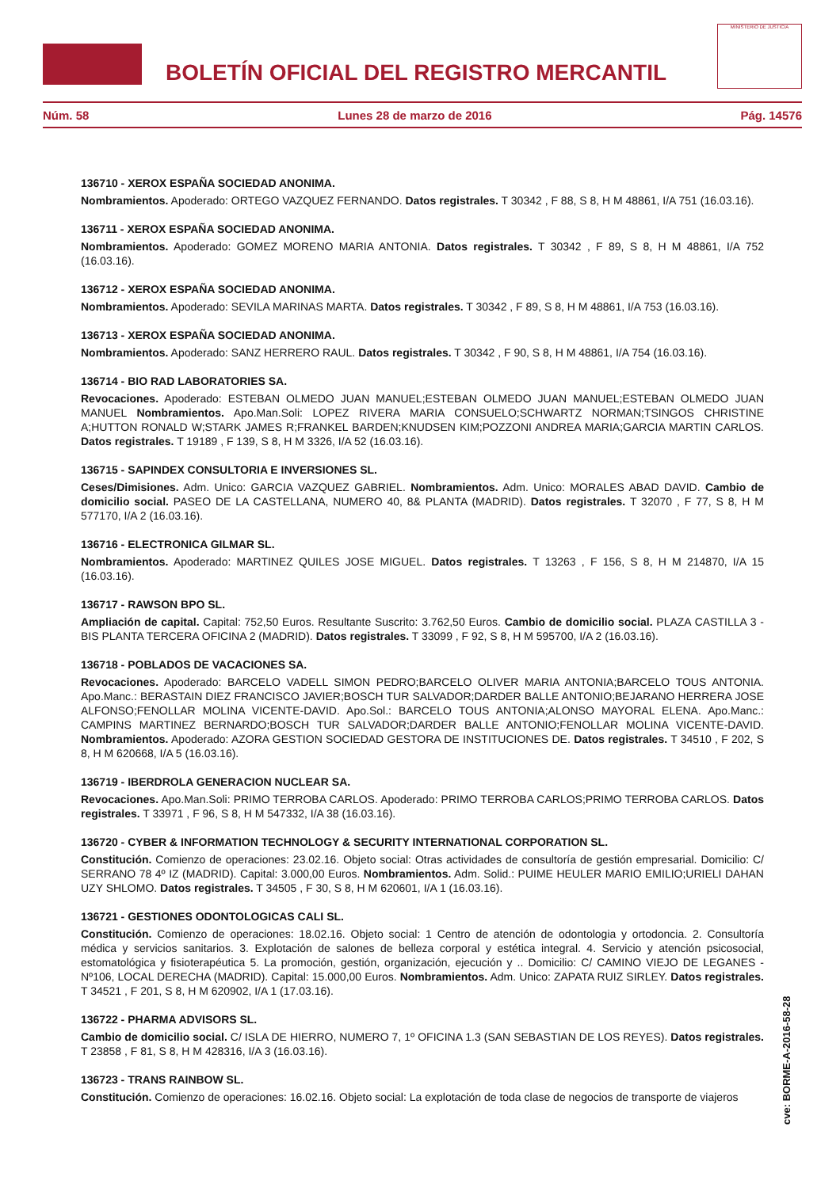BOLETÍN OFICIAL DEL REGISTRO MERCANTIL
MINISTERIO DE JUSTICIA
Núm. 58 Lunes 28 de marzo de 2016 Pág. 14576
136710 - XEROX ESPAÑA SOCIEDAD ANONIMA.
Nombramientos. Apoderado: ORTEGO VAZQUEZ FERNANDO. Datos registrales. T 30342 , F 88, S 8, H M 48861, I/A 751 (16.03.16).
136711 - XEROX ESPAÑA SOCIEDAD ANONIMA.
Nombramientos. Apoderado: GOMEZ MORENO MARIA ANTONIA. Datos registrales. T 30342 , F 89, S 8, H M 48861, I/A 752 (16.03.16).
136712 - XEROX ESPAÑA SOCIEDAD ANONIMA.
Nombramientos. Apoderado: SEVILA MARINAS MARTA. Datos registrales. T 30342 , F 89, S 8, H M 48861, I/A 753 (16.03.16).
136713 - XEROX ESPAÑA SOCIEDAD ANONIMA.
Nombramientos. Apoderado: SANZ HERRERO RAUL. Datos registrales. T 30342 , F 90, S 8, H M 48861, I/A 754 (16.03.16).
136714 - BIO RAD LABORATORIES SA.
Revocaciones. Apoderado: ESTEBAN OLMEDO JUAN MANUEL;ESTEBAN OLMEDO JUAN MANUEL;ESTEBAN OLMEDO JUAN MANUEL Nombramientos. Apo.Man.Soli: LOPEZ RIVERA MARIA CONSUELO;SCHWARTZ NORMAN;TSINGOS CHRISTINE A;HUTTON RONALD W;STARK JAMES R;FRANKEL BARDEN;KNUDSEN KIM;POZZONI ANDREA MARIA;GARCIA MARTIN CARLOS. Datos registrales. T 19189 , F 139, S 8, H M 3326, I/A 52 (16.03.16).
136715 - SAPINDEX CONSULTORIA E INVERSIONES SL.
Ceses/Dimisiones. Adm. Unico: GARCIA VAZQUEZ GABRIEL. Nombramientos. Adm. Unico: MORALES ABAD DAVID. Cambio de domicilio social. PASEO DE LA CASTELLANA, NUMERO 40, 8& PLANTA (MADRID). Datos registrales. T 32070 , F 77, S 8, H M 577170, I/A 2 (16.03.16).
136716 - ELECTRONICA GILMAR SL.
Nombramientos. Apoderado: MARTINEZ QUILES JOSE MIGUEL. Datos registrales. T 13263 , F 156, S 8, H M 214870, I/A 15 (16.03.16).
136717 - RAWSON BPO SL.
Ampliación de capital. Capital: 752,50 Euros. Resultante Suscrito: 3.762,50 Euros. Cambio de domicilio social. PLAZA CASTILLA 3 - BIS PLANTA TERCERA OFICINA 2 (MADRID). Datos registrales. T 33099 , F 92, S 8, H M 595700, I/A 2 (16.03.16).
136718 - POBLADOS DE VACACIONES SA.
Revocaciones. Apoderado: BARCELO VADELL SIMON PEDRO;BARCELO OLIVER MARIA ANTONIA;BARCELO TOUS ANTONIA. Apo.Manc.: BERASTAIN DIEZ FRANCISCO JAVIER;BOSCH TUR SALVADOR;DARDER BALLE ANTONIO;BEJARANO HERRERA JOSE ALFONSO;FENOLLAR MOLINA VICENTE-DAVID. Apo.Sol.: BARCELO TOUS ANTONIA;ALONSO MAYORAL ELENA. Apo.Manc.: CAMPINS MARTINEZ BERNARDO;BOSCH TUR SALVADOR;DARDER BALLE ANTONIO;FENOLLAR MOLINA VICENTE-DAVID. Nombramientos. Apoderado: AZORA GESTION SOCIEDAD GESTORA DE INSTITUCIONES DE. Datos registrales. T 34510 , F 202, S 8, H M 620668, I/A 5 (16.03.16).
136719 - IBERDROLA GENERACION NUCLEAR SA.
Revocaciones. Apo.Man.Soli: PRIMO TERROBA CARLOS. Apoderado: PRIMO TERROBA CARLOS;PRIMO TERROBA CARLOS. Datos registrales. T 33971 , F 96, S 8, H M 547332, I/A 38 (16.03.16).
136720 - CYBER & INFORMATION TECHNOLOGY & SECURITY INTERNATIONAL CORPORATION SL.
Constitución. Comienzo de operaciones: 23.02.16. Objeto social: Otras actividades de consultoría de gestión empresarial. Domicilio: C/ SERRANO 78 4º IZ (MADRID). Capital: 3.000,00 Euros. Nombramientos. Adm. Solid.: PUIME HEULER MARIO EMILIO;URIELI DAHAN UZY SHLOMO. Datos registrales. T 34505 , F 30, S 8, H M 620601, I/A 1 (16.03.16).
136721 - GESTIONES ODONTOLOGICAS CALI SL.
Constitución. Comienzo de operaciones: 18.02.16. Objeto social: 1 Centro de atención de odontologia y ortodoncia. 2. Consultoría médica y servicios sanitarios. 3. Explotación de salones de belleza corporal y estética integral. 4. Servicio y atención psicosocial, estomatológica y fisioterapéutica 5. La promoción, gestión, organización, ejecución y .. Domicilio: C/ CAMINO VIEJO DE LEGANES - Nº106, LOCAL DERECHA (MADRID). Capital: 15.000,00 Euros. Nombramientos. Adm. Unico: ZAPATA RUIZ SIRLEY. Datos registrales. T 34521 , F 201, S 8, H M 620902, I/A 1 (17.03.16).
136722 - PHARMA ADVISORS SL.
Cambio de domicilio social. C/ ISLA DE HIERRO, NUMERO 7, 1º OFICINA 1.3 (SAN SEBASTIAN DE LOS REYES). Datos registrales. T 23858 , F 81, S 8, H M 428316, I/A 3 (16.03.16).
136723 - TRANS RAINBOW SL.
Constitución. Comienzo de operaciones: 16.02.16. Objeto social: La explotación de toda clase de negocios de transporte de viajeros
cve: BORME-A-2016-58-28